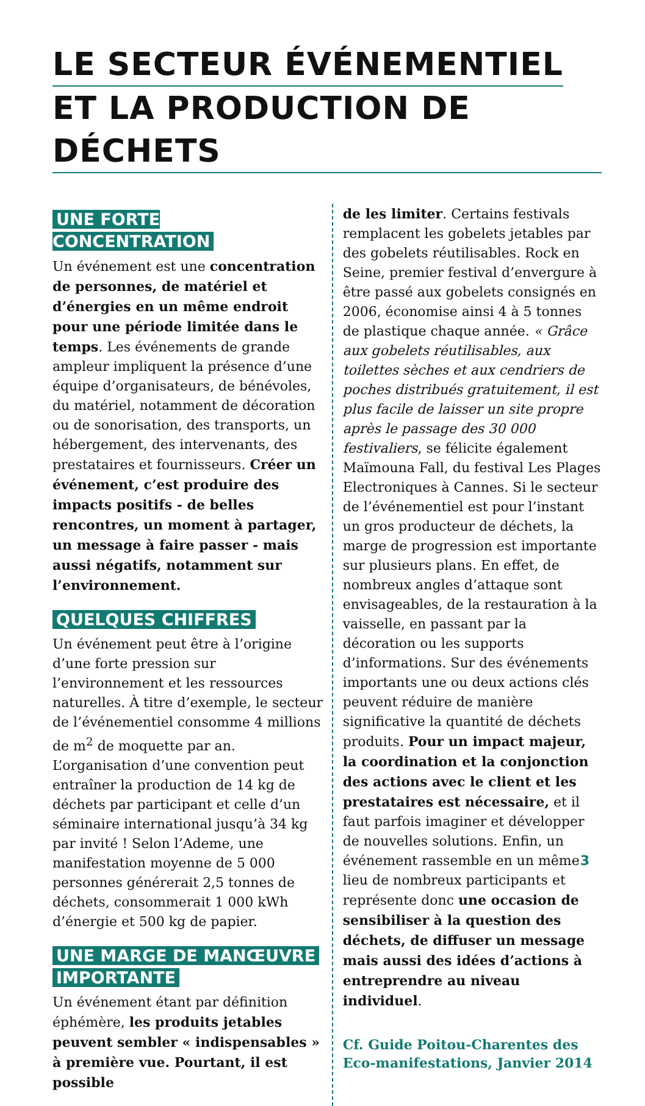LE SECTEUR ÉVÉNEMENTIEL
ET LA PRODUCTION DE DÉCHETS
UNE FORTE CONCENTRATION
Un événement est une concentration de personnes, de matériel et d’énergies en un même endroit pour une période limitée dans le temps. Les événements de grande ampleur impliquent la présence d’une équipe d’organisateurs, de bénévoles, du matériel, notamment de décoration ou de sonorisation, des transports, un hébergement, des intervenants, des prestataires et fournisseurs. Créer un événement, c’est produire des impacts positifs - de belles rencontres, un moment à partager, un message à faire passer - mais aussi négatifs, notamment sur l’environnement.
QUELQUES CHIFFRES
Un événement peut être à l’origine d’une forte pression sur l’environnement et les ressources naturelles. À titre d’exemple, le secteur de l’événementiel consomme 4 millions de m<sup>2</sup> de moquette par an. L’organisation d’une convention peut entraîner la production de 14 kg de déchets par participant et celle d’un séminaire international jusqu’à 34 kg par invité ! Selon l’Ademe, une manifestation moyenne de 5 000 personnes générerait 2,5 tonnes de déchets, consommerait 1 000 kWh d’énergie et 500 kg de papier.
UNE MARGE DE MANŒUVRE
IMPORTANTE
Un événement étant par définition éphémère, les produits jetables peuvent sembler « indispensables » à première vue. Pourtant, il est possible
de les limiter. Certains festivals remplacent les gobelets jetables par des gobelets réutilisables. Rock en Seine, premier festival d’envergure à être passé aux gobelets consignés en 2006, économise ainsi 4 à 5 tonnes de plastique chaque année. « Grâce aux gobelets réutilisables, aux toilettes sèches et aux cendriers de poches distribués gratuitement, il est plus facile de laisser un site propre après le passage des 30 000 festivaliers, se félicite également Maïmouna Fall, du festival Les Plages Electroniques à Cannes. Si le secteur de l’événementiel est pour l’instant un gros producteur de déchets, la marge de progression est importante sur plusieurs plans. En effet, de nombreux angles d’attaque sont envisageables, de la restauration à la vaisselle, en passant par la décoration ou les supports d’informations. Sur des événements importants une ou deux actions clés peuvent réduire de manière significative la quantité de déchets produits. Pour un impact majeur, la coordination et la conjonction des actions avec le client et les prestataires est nécessaire, et il faut parfois imaginer et développer de nouvelles solutions. Enfin, un événement rassemble en un même lieu de nombreux participants et représente donc une occasion de sensibiliser à la question des déchets, de diffuser un message mais aussi des idées d’actions à entreprendre au niveau individuel.
Cf. Guide Poitou-Charentes des Eco-manifestations, Janvier 2014
3